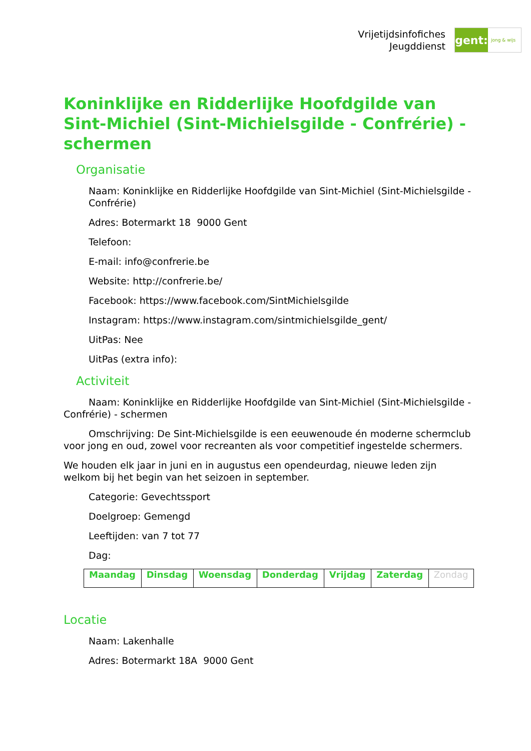Vrijetijdsinfofiches
Jeugddienst
gent:
jong & wijs
Koninklijke en Ridderlijke Hoofdgilde van Sint-Michiel (Sint-Michielsgilde - Confrérie) - schermen
Organisatie
Naam: Koninklijke en Ridderlijke Hoofdgilde van Sint-Michiel (Sint-Michielsgilde - Confrérie)
Adres: Botermarkt 18 9000 Gent
Telefoon:
E-mail: info@confrerie.be
Website: http://confrerie.be/
Facebook: https://www.facebook.com/SintMichielsgilde
Instagram: https://www.instagram.com/sintmichielsgilde_gent/
UitPas: Nee
UitPas (extra info):
Activiteit
Naam: Koninklijke en Ridderlijke Hoofdgilde van Sint-Michiel (Sint-Michielsgilde - Confrérie) - schermen
Omschrijving: De Sint-Michielsgilde is een eeuwenoude én moderne schermclub voor jong en oud, zowel voor recreanten als voor competitief ingestelde schermers.
We houden elk jaar in juni en in augustus een opendeurdag, nieuwe leden zijn welkom bij het begin van het seizoen in september.
Categorie: Gevechtssport
Doelgroep: Gemengd
Leeftijden: van 7 tot 77
Dag:
| Maandag | Dinsdag | Woensdag | Donderdag | Vrijdag | Zaterdag | Zondag |
Locatie
Naam: Lakenhalle
Adres: Botermarkt 18A 9000 Gent